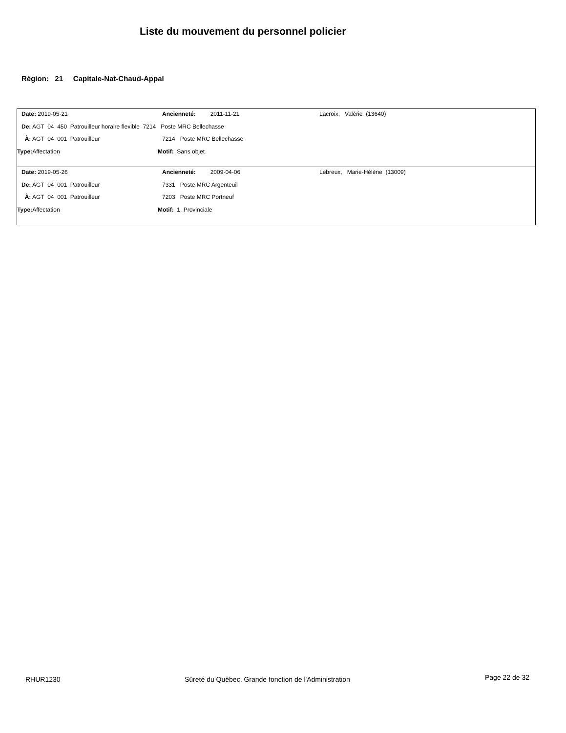Liste du mouvement du personnel policier
Région: 21 Capitale-Nat-Chaud-Appal
Date: 2019-05-21 Ancienneté: 2011-11-21 Lacroix, Valérie (13640)
De: AGT 04 450 Patrouilleur horaire flexible 7214 Poste MRC Bellechasse
À: AGT 04 001 Patrouilleur 7214 Poste MRC Bellechasse
Type: Affectation Motif: Sans objet
Date: 2019-05-26 Ancienneté: 2009-04-06 Lebreux, Marie-Hélène (13009)
De: AGT 04 001 Patrouilleur 7331 Poste MRC Argenteuil
À: AGT 04 001 Patrouilleur 7203 Poste MRC Portneuf
Type: Affectation Motif: 1. Provinciale
RHUR1230
Sûreté du Québec, Grande fonction de l'Administration
Page 22 de 32